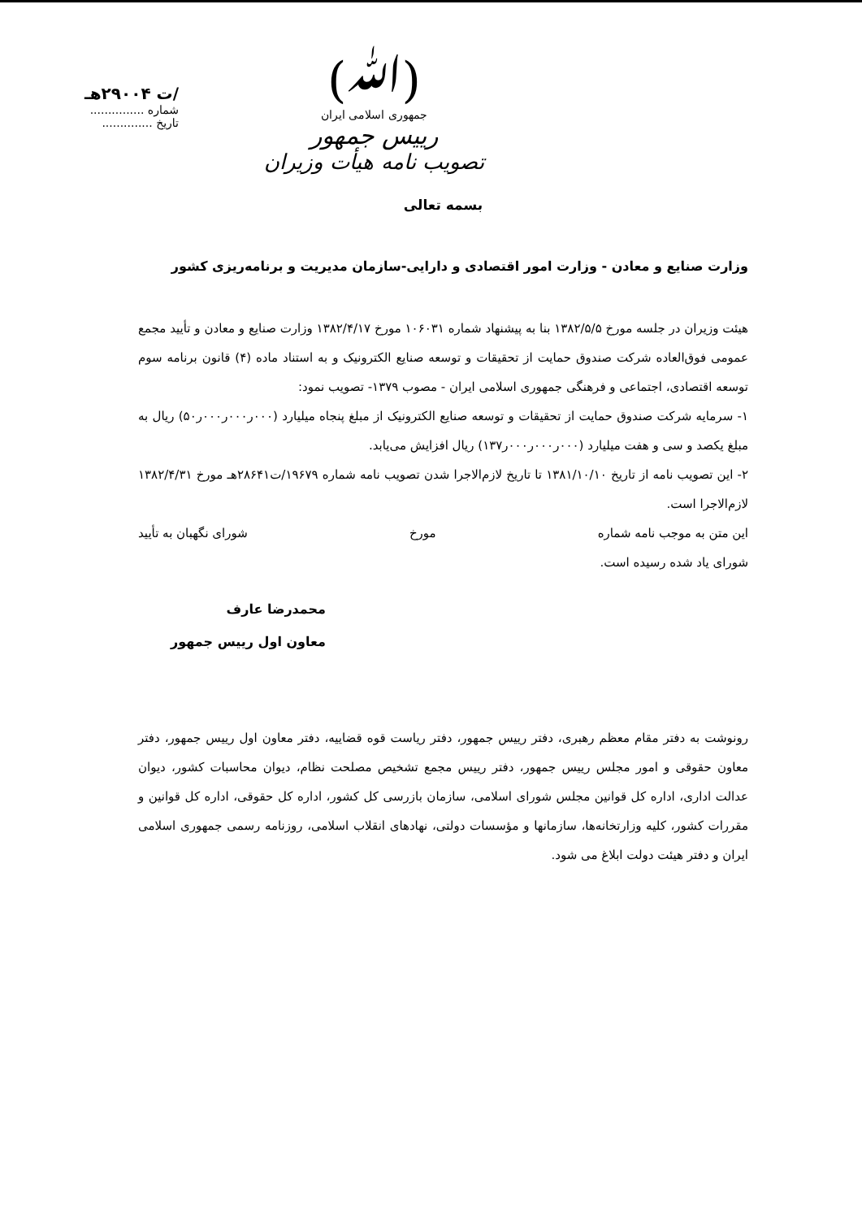(ﷲ)
جمهوری اسلامی ایران
رییس جمهور
تصویب نامه هیأت وزیران
/ت ۲۹۰۰۴هـ
شماره ...............
تاریخ ..............
بسمه تعالی
وزارت صنایع و معادن - وزارت امور اقتصادی و دارایی-سازمان مدیریت و برنامه‌ریزی کشور
هیئت وزیران در جلسه مورخ ۱۳۸۲/۵/۵ بنا به پیشنهاد شماره ۱۰۶۰۳۱ مورخ ۱۳۸۲/۴/۱۷ وزارت صنایع و معادن و تأیید مجمع عمومی فوق‌العاده شرکت صندوق حمایت از تحقیقات و توسعه صنایع الکترونیک و به استناد ماده (۴) قانون برنامه سوم توسعه اقتصادی، اجتماعی و فرهنگی جمهوری اسلامی ایران - مصوب ۱۳۷۹- تصویب نمود:
۱- سرمایه شرکت صندوق حمایت از تحقیقات و توسعه صنایع الکترونیک از مبلغ پنجاه میلیارد (۰۰۰ر۰۰۰ر۰۰۰ر۵۰) ریال به مبلغ یکصد و سی و هفت میلیارد (۰۰۰ر۰۰۰ر۰۰۰ر۱۳۷) ریال افزایش می‌یابد.
۲- این تصویب نامه از تاریخ ۱۳۸۱/۱۰/۱۰ تا تاریخ لازم‌الاجرا شدن تصویب نامه شماره ۱۹۶۷۹/ت۲۸۶۴۱هـ مورخ ۱۳۸۲/۴/۳۱ لازم‌الاجرا است.
این متن به موجب نامه شماره مورخ شورای نگهبان به تأیید
شورای یاد شده رسیده است.
محمدرضا عارف
معاون اول رییس جمهور
رونوشت به دفتر مقام معظم رهبری، دفتر رییس جمهور، دفتر ریاست قوه قضاییه، دفتر معاون اول رییس جمهور، دفتر معاون حقوقی و امور مجلس رییس جمهور، دفتر رییس مجمع تشخیص مصلحت نظام، دیوان محاسبات کشور، دیوان عدالت اداری، اداره کل قوانین مجلس شورای اسلامی، سازمان بازرسی کل کشور، اداره کل حقوقی، اداره کل قوانین و مقررات کشور، کلیه وزارتخانه‌ها، سازمانها و مؤسسات دولتی، نهادهای انقلاب اسلامی، روزنامه رسمی جمهوری اسلامی ایران و دفتر هیئت دولت ابلاغ می شود.